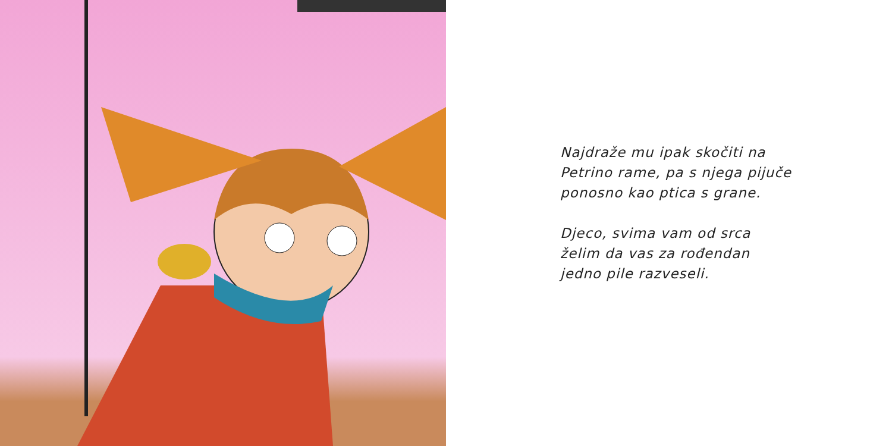Najdraže mu ipak skočiti na
Petrino rame, pa s njega pijuče
ponosno kao ptica s grane.
Djeco, svima vam od srca
želim da vas za rođendan
jedno pile razveseli.